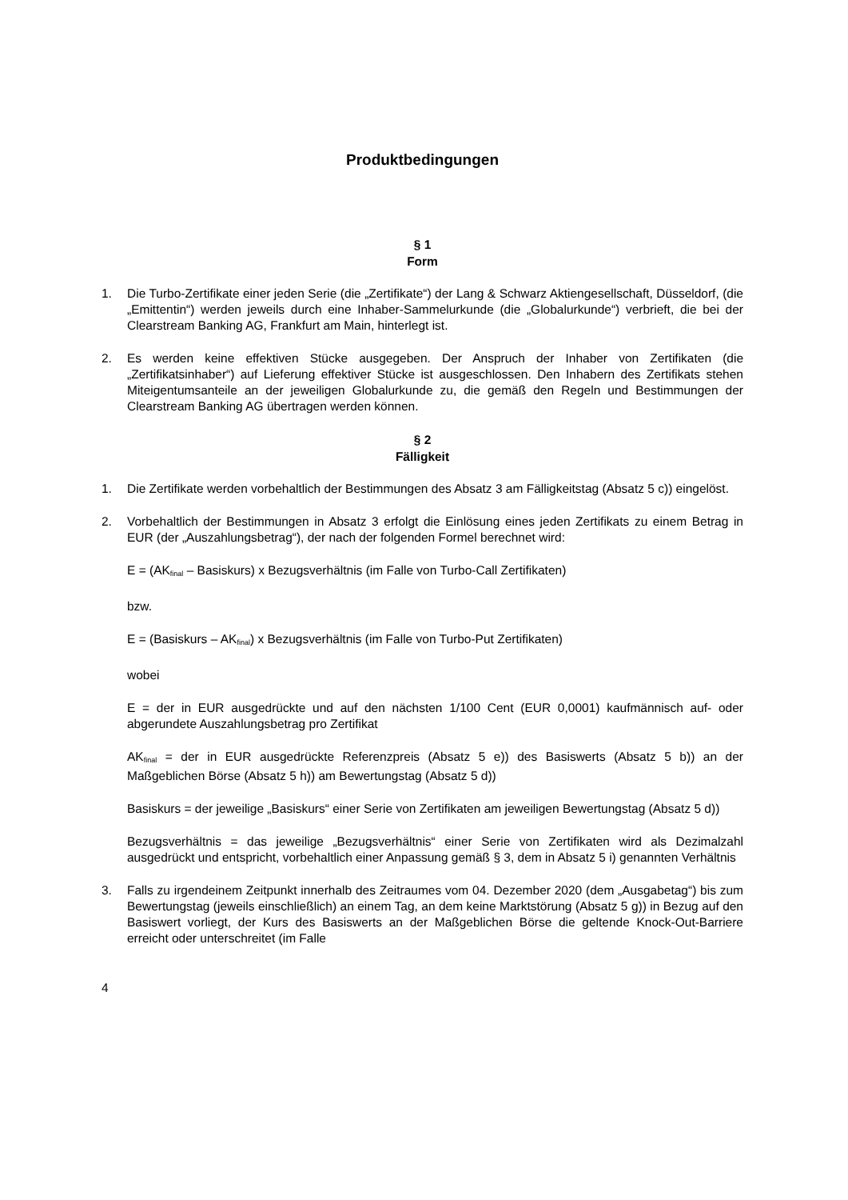Produktbedingungen
§ 1
Form
1. Die Turbo-Zertifikate einer jeden Serie (die „Zertifikate“) der Lang & Schwarz Aktiengesellschaft, Düsseldorf, (die „Emittentin“) werden jeweils durch eine Inhaber-Sammelurkunde (die „Globalurkunde“) verbrieft, die bei der Clearstream Banking AG, Frankfurt am Main, hinterlegt ist.
2. Es werden keine effektiven Stücke ausgegeben. Der Anspruch der Inhaber von Zertifikaten (die „Zertifikatsinhaber“) auf Lieferung effektiver Stücke ist ausgeschlossen. Den Inhabern des Zertifikats stehen Miteigentumsanteile an der jeweiligen Globalurkunde zu, die gemäß den Regeln und Bestimmungen der Clearstream Banking AG übertragen werden können.
§ 2
Fälligkeit
1. Die Zertifikate werden vorbehaltlich der Bestimmungen des Absatz 3 am Fälligkeitstag (Absatz 5 c)) eingelöst.
2. Vorbehaltlich der Bestimmungen in Absatz 3 erfolgt die Einlösung eines jeden Zertifikats zu einem Betrag in EUR (der „Auszahlungsbetrag“), der nach der folgenden Formel berechnet wird:
E = (AK<sub>final</sub> – Basiskurs) x Bezugsverhältnis (im Falle von Turbo-Call Zertifikaten)
bzw.
E = (Basiskurs – AK<sub>final</sub>) x Bezugsverhältnis (im Falle von Turbo-Put Zertifikaten)
wobei
E = der in EUR ausgedrückte und auf den nächsten 1/100 Cent (EUR 0,0001) kaufmännisch auf- oder abgerundete Auszahlungsbetrag pro Zertifikat
AK<sub>final</sub> = der in EUR ausgedrückte Referenzpreis (Absatz 5 e)) des Basiswerts (Absatz 5 b)) an der Maßgeblichen Börse (Absatz 5 h)) am Bewertungstag (Absatz 5 d))
Basiskurs = der jeweilige „Basiskurs“ einer Serie von Zertifikaten am jeweiligen Bewertungstag (Absatz 5 d))
Bezugsverhältnis = das jeweilige „Bezugsverhältnis“ einer Serie von Zertifikaten wird als Dezimalzahl ausgedrückt und entspricht, vorbehaltlich einer Anpassung gemäß § 3, dem in Absatz 5 i) genannten Verhältnis
3. Falls zu irgendeinem Zeitpunkt innerhalb des Zeitraumes vom 04. Dezember 2020 (dem „Ausgabetag“) bis zum Bewertungstag (jeweils einschließlich) an einem Tag, an dem keine Marktstörung (Absatz 5 g)) in Bezug auf den Basiswert vorliegt, der Kurs des Basiswerts an der Maßgeblichen Börse die geltende Knock-Out-Barriere erreicht oder unterschreitet (im Falle
4